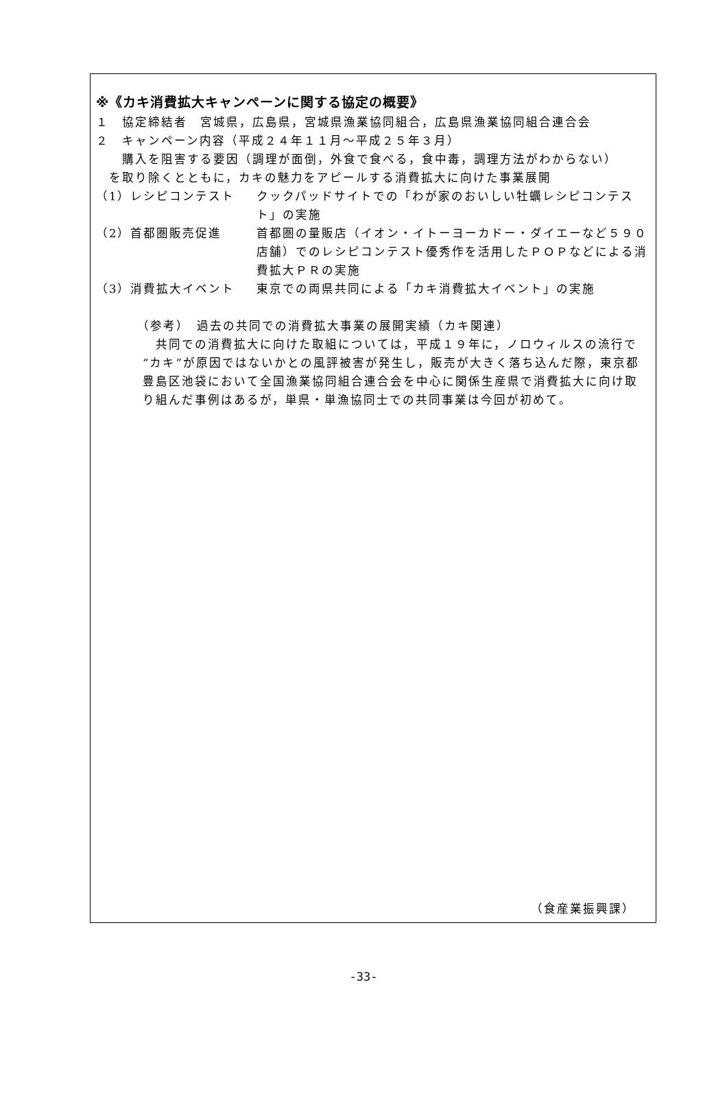※《カキ消費拡大キャンペーンに関する協定の概要》
１　協定締結者　宮城県，広島県，宮城県漁業協同組合，広島県漁業協同組合連合会
２　キャンペーン内容（平成２４年１１月～平成２５年３月）
　　購入を阻害する要因（調理が面倒，外食で食べる，食中毒，調理方法がわからない）
　を取り除くとともに，カキの魅力をアピールする消費拡大に向けた事業展開
（1）レシピコンテスト クックパッドサイトでの「わが家のおいしい牡蠣レシピコンテスト」の実施
（2）首都圏販売促進 首都圏の量販店（イオン・イトーヨーカドー・ダイエーなど５９０店舗）でのレシピコンテスト優秀作を活用したＰＯＰなどによる消費拡大ＰＲの実施
（3）消費拡大イベント 東京での両県共同による「カキ消費拡大イベント」の実施
（参考）　過去の共同での消費拡大事業の展開実績（カキ関連）
　共同での消費拡大に向けた取組については，平成１９年に，ノロウィルスの流行で“カキ”が原因ではないかとの風評被害が発生し，販売が大きく落ち込んだ際，東京都豊島区池袋において全国漁業協同組合連合会を中心に関係生産県で消費拡大に向け取り組んだ事例はあるが，単県・単漁協同士での共同事業は今回が初めて。
（食産業振興課）
-33-